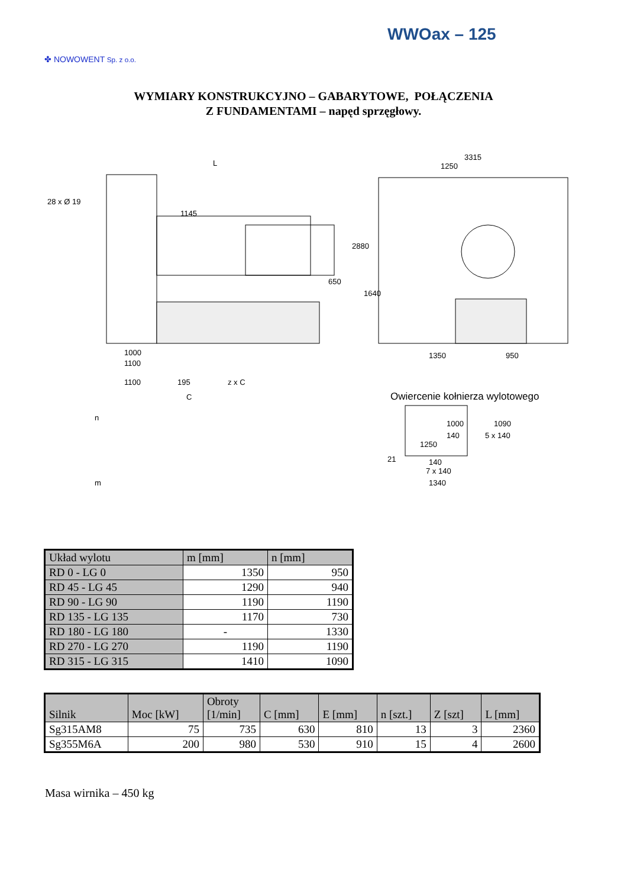WWOax – 125
✤ NOWOWENT Sp. z o.o.
WYMIARY KONSTRUKCYJNO – GABARYTOWE, POŁĄCZENIA
Z FUNDAMENTAMI – napęd sprzęgłowy.
L
1145
1000
1100
28 x Ø 19
3315
1250
1350
950
2880
1640
650
1100
195
z x C
C
n
m
Owiercenie kołnierza wylotowego
1250
1000
140
5 x 140
1090
21
140
7 x 140
1340
| Układ wylotu | m [mm] | n [mm] |
| --- | --- | --- |
| RD 0 - LG 0 | 1350 | 950 |
| RD 45 - LG 45 | 1290 | 940 |
| RD 90 - LG 90 | 1190 | 1190 |
| RD 135 - LG 135 | 1170 | 730 |
| RD 180 - LG 180 | - | 1330 |
| RD 270 - LG 270 | 1190 | 1190 |
| RD 315 - LG 315 | 1410 | 1090 |
| Silnik | Moc [kW] | Obroty [1/min] | C [mm] | E [mm] | n [szt.] | Z [szt] | L [mm] |
| --- | --- | --- | --- | --- | --- | --- | --- |
| Sg315AM8 | 75 | 735 | 630 | 810 | 13 | 3 | 2360 |
| Sg355M6A | 200 | 980 | 530 | 910 | 15 | 4 | 2600 |
Masa wirnika – 450 kg